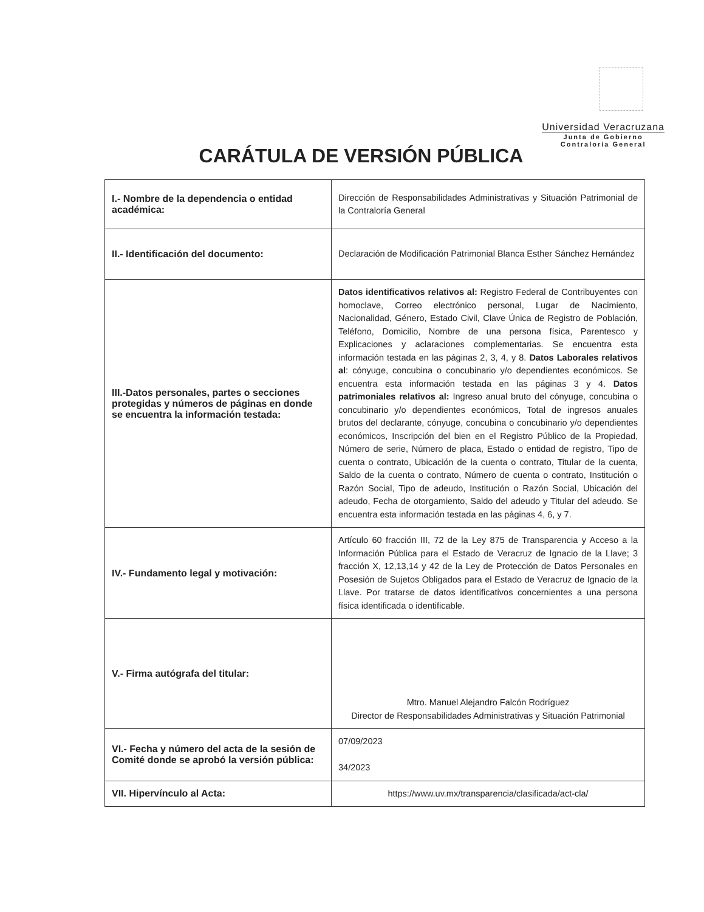Universidad Veracruzana
Junta de Gobierno
Contraloría General
CARÁTULA DE VERSIÓN PÚBLICA
| I.- Nombre de la dependencia o entidad académica: | Dirección de Responsabilidades Administrativas y Situación Patrimonial de la Contraloría General |
| II.- Identificación del documento: | Declaración de Modificación Patrimonial Blanca Esther Sánchez Hernández |
| III.-Datos personales, partes o secciones protegidas y números de páginas en donde se encuentra la información testada: | Datos identificativos relativos al: Registro Federal de Contribuyentes con homoclave, Correo electrónico personal, Lugar de Nacimiento, Nacionalidad, Género, Estado Civil, Clave Única de Registro de Población, Teléfono, Domicilio, Nombre de una persona física, Parentesco y Explicaciones y aclaraciones complementarias. Se encuentra esta información testada en las páginas 2, 3, 4, y 8. Datos Laborales relativos al : cónyuge, concubina o concubinario y/o dependientes económicos. Se encuentra esta información testada en las páginas 3 y 4. Datos patrimoniales relativos al: Ingreso anual bruto del cónyuge, concubina o concubinario y/o dependientes económicos, Total de ingresos anuales brutos del declarante, cónyuge, concubina o concubinario y/o dependientes económicos, Inscripción del bien en el Registro Público de la Propiedad, Número de serie, Número de placa, Estado o entidad de registro, Tipo de cuenta o contrato, Ubicación de la cuenta o contrato, Titular de la cuenta, Saldo de la cuenta o contrato, Número de cuenta o contrato, Institución o Razón Social, Tipo de adeudo, Institución o Razón Social, Ubicación del adeudo, Fecha de otorgamiento, Saldo del adeudo y Titular del adeudo. Se encuentra esta información testada en las páginas 4, 6, y 7. |
| IV.- Fundamento legal y motivación: | Artículo 60 fracción III, 72 de la Ley 875 de Transparencia y Acceso a la Información Pública para el Estado de Veracruz de Ignacio de la Llave; 3 fracción X, 12,13,14 y 42 de la Ley de Protección de Datos Personales en Posesión de Sujetos Obligados para el Estado de Veracruz de Ignacio de la Llave. Por tratarse de datos identificativos concernientes a una persona física identificada o identificable. |
| V.- Firma autógrafa del titular: | Mtro. Manuel Alejandro Falcón Rodríguez Director de Responsabilidades Administrativas y Situación Patrimonial |
| VI.- Fecha y número del acta de la sesión de Comité donde se aprobó la versión pública: | 07/09/2023 34/2023 |
| VII. Hipervínculo al Acta: | https://www.uv.mx/transparencia/clasificada/act-cla/ |